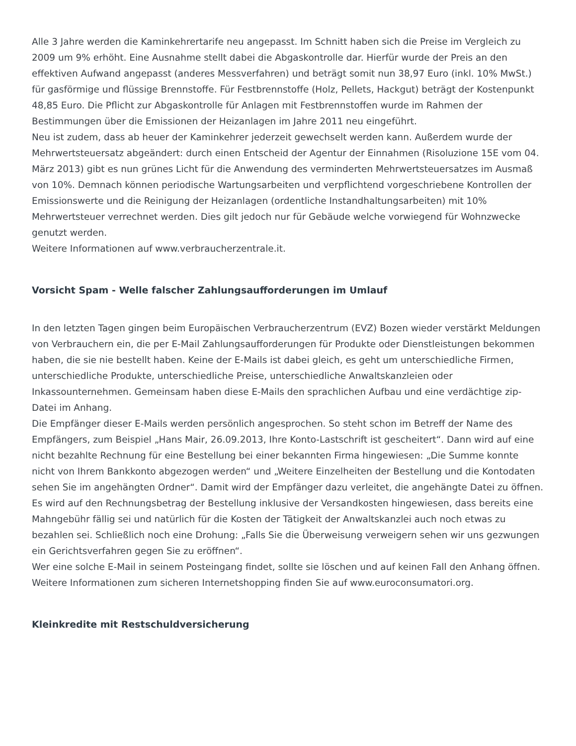Alle 3 Jahre werden die Kaminkehrertarife neu angepasst. Im Schnitt haben sich die Preise im Vergleich zu 2009 um 9% erhöht. Eine Ausnahme stellt dabei die Abgaskontrolle dar. Hierfür wurde der Preis an den effektiven Aufwand angepasst (anderes Messverfahren) und beträgt somit nun 38,97 Euro (inkl. 10% MwSt.) für gasförmige und flüssige Brennstoffe. Für Festbrennstoffe (Holz, Pellets, Hackgut) beträgt der Kostenpunkt 48,85 Euro. Die Pflicht zur Abgaskontrolle für Anlagen mit Festbrennstoffen wurde im Rahmen der Bestimmungen über die Emissionen der Heizanlagen im Jahre 2011 neu eingeführt.
Neu ist zudem, dass ab heuer der Kaminkehrer jederzeit gewechselt werden kann. Außerdem wurde der Mehrwertsteuersatz abgeändert: durch einen Entscheid der Agentur der Einnahmen (Risoluzione 15E vom 04. März 2013) gibt es nun grünes Licht für die Anwendung des verminderten Mehrwertsteuersatzes im Ausmaß von 10%. Demnach können periodische Wartungsarbeiten und verpflichtend vorgeschriebene Kontrollen der Emissionswerte und die Reinigung der Heizanlagen (ordentliche Instandhaltungsarbeiten) mit 10% Mehrwertsteuer verrechnet werden. Dies gilt jedoch nur für Gebäude welche vorwiegend für Wohnzwecke genutzt werden.
Weitere Informationen auf www.verbraucherzentrale.it.
Vorsicht Spam - Welle falscher Zahlungsaufforderungen im Umlauf
In den letzten Tagen gingen beim Europäischen Verbraucherzentrum (EVZ) Bozen wieder verstärkt Meldungen von Verbrauchern ein, die per E-Mail Zahlungsaufforderungen für Produkte oder Dienstleistungen bekommen haben, die sie nie bestellt haben. Keine der E-Mails ist dabei gleich, es geht um unterschiedliche Firmen, unterschiedliche Produkte, unterschiedliche Preise, unterschiedliche Anwaltskanzleien oder Inkassounternehmen. Gemeinsam haben diese E-Mails den sprachlichen Aufbau und eine verdächtige zip-Datei im Anhang.
Die Empfänger dieser E-Mails werden persönlich angesprochen. So steht schon im Betreff der Name des Empfängers, zum Beispiel „Hans Mair, 26.09.2013, Ihre Konto-Lastschrift ist gescheitert“. Dann wird auf eine nicht bezahlte Rechnung für eine Bestellung bei einer bekannten Firma hingewiesen: „Die Summe konnte nicht von Ihrem Bankkonto abgezogen werden“ und „Weitere Einzelheiten der Bestellung und die Kontodaten sehen Sie im angehängten Ordner“. Damit wird der Empfänger dazu verleitet, die angehängte Datei zu öffnen. Es wird auf den Rechnungsbetrag der Bestellung inklusive der Versandkosten hingewiesen, dass bereits eine Mahngebühr fällig sei und natürlich für die Kosten der Tätigkeit der Anwaltskanzlei auch noch etwas zu bezahlen sei. Schließlich noch eine Drohung: „Falls Sie die Überweisung verweigern sehen wir uns gezwungen ein Gerichtsverfahren gegen Sie zu eröffnen“.
Wer eine solche E-Mail in seinem Posteingang findet, sollte sie löschen und auf keinen Fall den Anhang öffnen.
Weitere Informationen zum sicheren Internetshopping finden Sie auf www.euroconsumatori.org.
Kleinkredite mit Restschuldversicherung